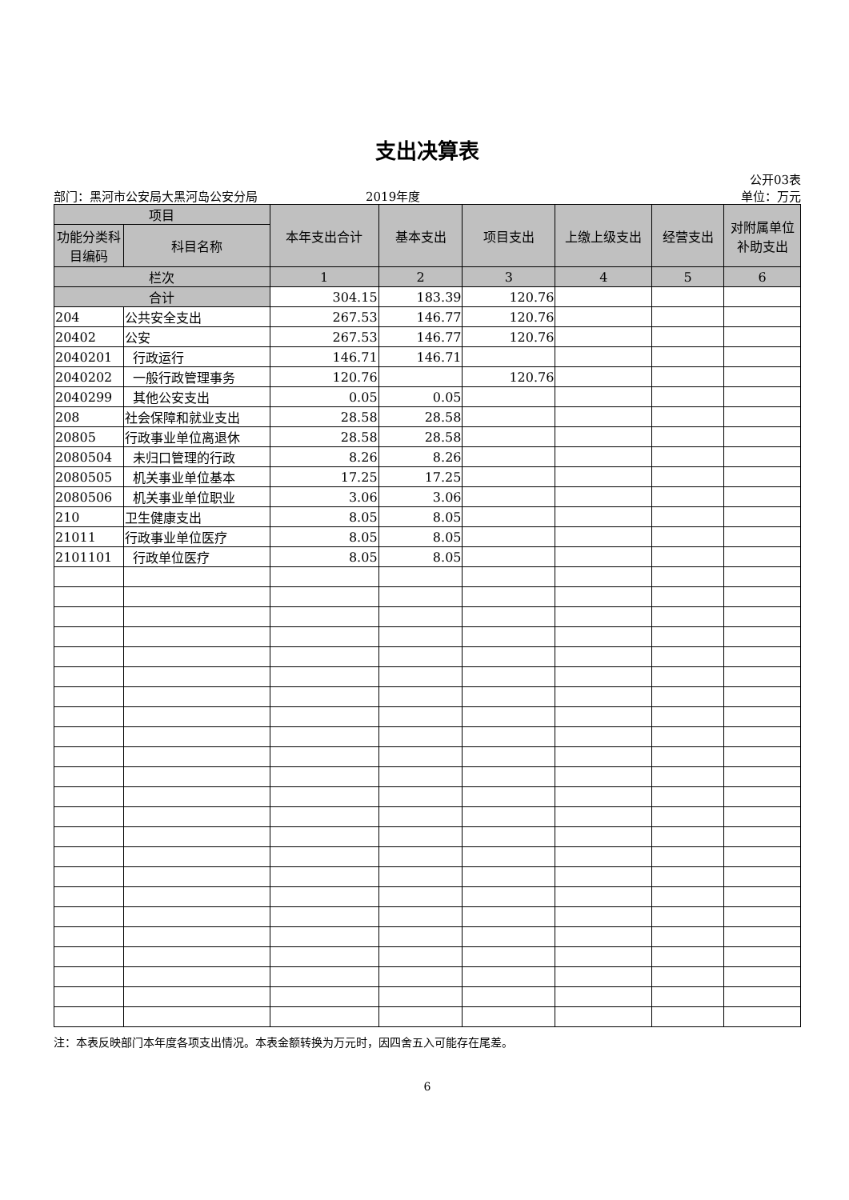支出决算表
公开03表
部门：黑河市公安局大黑河岛公安分局 2019年度 单位：万元
| 项目 | | 本年支出合计 | 基本支出 | 项目支出 | 上缴上级支出 | 经营支出 | 对附属单位补助支出 |
| --- | --- | --- | --- | --- | --- | --- | --- |
| 功能分类科目编码 | 科目名称 | | | | | | |
| 栏次 | | 1 | 2 | 3 | 4 | 5 | 6 |
| 合计 | | 304.15 | 183.39 | 120.76 | | | |
| 204 | 公共安全支出 | 267.53 | 146.77 | 120.76 | | | |
| 20402 | 公安 | 267.53 | 146.77 | 120.76 | | | |
| 2040201 | 行政运行 | 146.71 | 146.71 | | | | |
| 2040202 | 一般行政管理事务 | 120.76 | | 120.76 | | | |
| 2040299 | 其他公安支出 | 0.05 | 0.05 | | | | |
| 208 | 社会保障和就业支出 | 28.58 | 28.58 | | | | |
| 20805 | 行政事业单位离退休 | 28.58 | 28.58 | | | | |
| 2080504 | 未归口管理的行政 | 8.26 | 8.26 | | | | |
| 2080505 | 机关事业单位基本 | 17.25 | 17.25 | | | | |
| 2080506 | 机关事业单位职业 | 3.06 | 3.06 | | | | |
| 210 | 卫生健康支出 | 8.05 | 8.05 | | | | |
| 21011 | 行政事业单位医疗 | 8.05 | 8.05 | | | | |
| 2101101 | 行政单位医疗 | 8.05 | 8.05 | | | | |
注：本表反映部门本年度各项支出情况。本表金额转换为万元时，因四舍五入可能存在尾差。
6